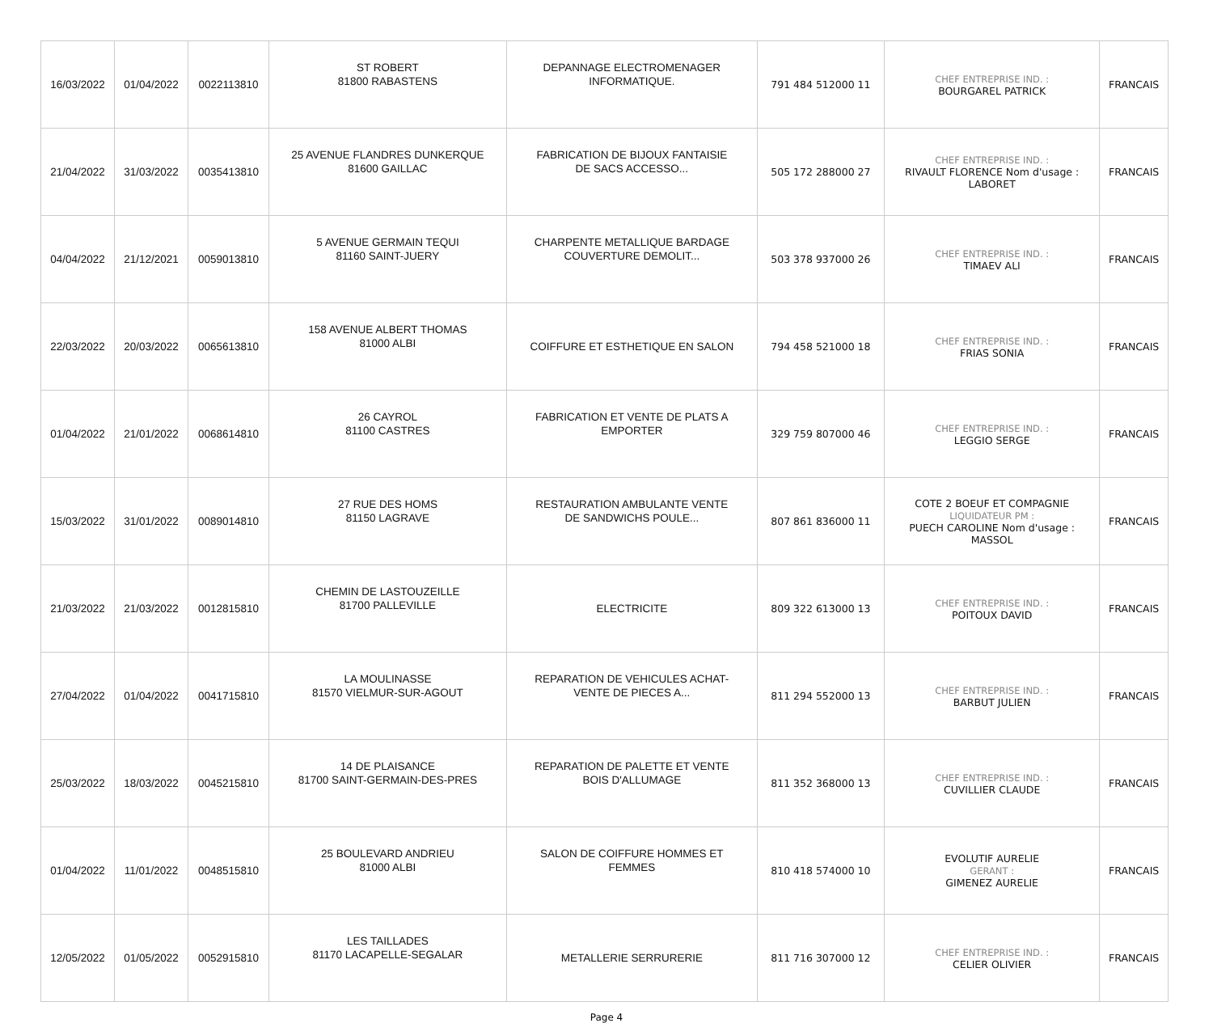| 16/03/2022 | 01/04/2022 | 0022113810 | ST ROBERT 81800 RABASTENS | DEPANNAGE ELECTROMENAGER INFORMATIQUE. | 791 484 512000 11 | CHEF ENTREPRISE IND. : BOURGAREL PATRICK | FRANCAIS |
| 21/04/2022 | 31/03/2022 | 0035413810 | 25 AVENUE FLANDRES DUNKERQUE 81600 GAILLAC | FABRICATION DE BIJOUX FANTAISIE DE SACS ACCESSO... | 505 172 288000 27 | CHEF ENTREPRISE IND. : RIVAULT FLORENCE Nom d'usage : LABORET | FRANCAIS |
| 04/04/2022 | 21/12/2021 | 0059013810 | 5 AVENUE GERMAIN TEQUI 81160 SAINT-JUERY | CHARPENTE METALLIQUE BARDAGE COUVERTURE DEMOLIT... | 503 378 937000 26 | CHEF ENTREPRISE IND. : TIMAEV ALI | FRANCAIS |
| 22/03/2022 | 20/03/2022 | 0065613810 | 158 AVENUE ALBERT THOMAS 81000 ALBI | COIFFURE ET ESTHETIQUE EN SALON | 794 458 521000 18 | CHEF ENTREPRISE IND. : FRIAS SONIA | FRANCAIS |
| 01/04/2022 | 21/01/2022 | 0068614810 | 26 CAYROL 81100 CASTRES | FABRICATION ET VENTE DE PLATS A EMPORTER | 329 759 807000 46 | CHEF ENTREPRISE IND. : LEGGIO SERGE | FRANCAIS |
| 15/03/2022 | 31/01/2022 | 0089014810 | 27 RUE DES HOMS 81150 LAGRAVE | RESTAURATION AMBULANTE VENTE DE SANDWICHS POULE... | 807 861 836000 11 | COTE 2 BOEUF ET COMPAGNIE LIQUIDATEUR PM : PUECH CAROLINE Nom d'usage : MASSOL | FRANCAIS |
| 21/03/2022 | 21/03/2022 | 0012815810 | CHEMIN DE LASTOUZEILLE 81700 PALLEVILLE | ELECTRICITE | 809 322 613000 13 | CHEF ENTREPRISE IND. : POITOUX DAVID | FRANCAIS |
| 27/04/2022 | 01/04/2022 | 0041715810 | LA MOULINASSE 81570 VIELMUR-SUR-AGOUT | REPARATION DE VEHICULES ACHAT- VENTE DE PIECES A... | 811 294 552000 13 | CHEF ENTREPRISE IND. : BARBUT JULIEN | FRANCAIS |
| 25/03/2022 | 18/03/2022 | 0045215810 | 14 DE PLAISANCE 81700 SAINT-GERMAIN-DES-PRES | REPARATION DE PALETTE ET VENTE BOIS D'ALLUMAGE | 811 352 368000 13 | CHEF ENTREPRISE IND. : CUVILLIER CLAUDE | FRANCAIS |
| 01/04/2022 | 11/01/2022 | 0048515810 | 25 BOULEVARD ANDRIEU 81000 ALBI | SALON DE COIFFURE HOMMES ET FEMMES | 810 418 574000 10 | EVOLUTIF AURELIE GERANT : GIMENEZ AURELIE | FRANCAIS |
| 12/05/2022 | 01/05/2022 | 0052915810 | LES TAILLADES 81170 LACAPELLE-SEGALAR | METALLERIE SERRURERIE | 811 716 307000 12 | CHEF ENTREPRISE IND. : CELIER OLIVIER | FRANCAIS |
Page 4